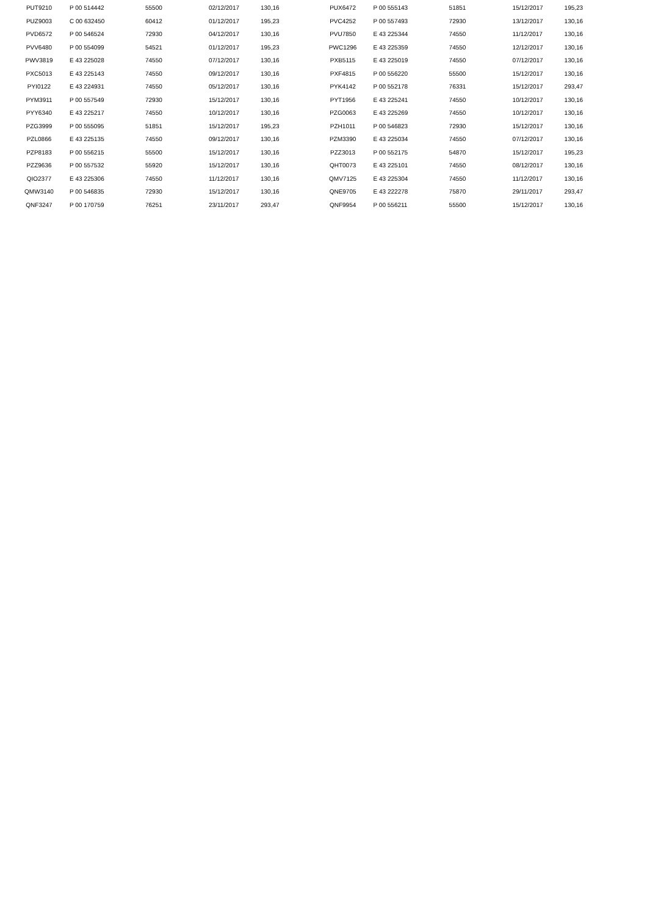| PUT9210 | P 00 514442 | 55500 | 02/12/2017 | 130,16 | | PUX6472 | P 00 555143 | 51851 | 15/12/2017 | 195,23 |
| PUZ9003 | C 00 632450 | 60412 | 01/12/2017 | 195,23 | | PVC4252 | P 00 557493 | 72930 | 13/12/2017 | 130,16 |
| PVD6572 | P 00 546524 | 72930 | 04/12/2017 | 130,16 | | PVU7850 | E 43 225344 | 74550 | 11/12/2017 | 130,16 |
| PVV6480 | P 00 554099 | 54521 | 01/12/2017 | 195,23 | | PWC1296 | E 43 225359 | 74550 | 12/12/2017 | 130,16 |
| PWV3819 | E 43 225028 | 74550 | 07/12/2017 | 130,16 | | PXB5115 | E 43 225019 | 74550 | 07/12/2017 | 130,16 |
| PXC5013 | E 43 225143 | 74550 | 09/12/2017 | 130,16 | | PXF4815 | P 00 556220 | 55500 | 15/12/2017 | 130,16 |
| PYI0122 | E 43 224931 | 74550 | 05/12/2017 | 130,16 | | PYK4142 | P 00 552178 | 76331 | 15/12/2017 | 293,47 |
| PYM3911 | P 00 557549 | 72930 | 15/12/2017 | 130,16 | | PYT1956 | E 43 225241 | 74550 | 10/12/2017 | 130,16 |
| PYY6340 | E 43 225217 | 74550 | 10/12/2017 | 130,16 | | PZG0063 | E 43 225269 | 74550 | 10/12/2017 | 130,16 |
| PZG3999 | P 00 555095 | 51851 | 15/12/2017 | 195,23 | | PZH1011 | P 00 546823 | 72930 | 15/12/2017 | 130,16 |
| PZL0866 | E 43 225135 | 74550 | 09/12/2017 | 130,16 | | PZM3390 | E 43 225034 | 74550 | 07/12/2017 | 130,16 |
| PZP8183 | P 00 556215 | 55500 | 15/12/2017 | 130,16 | | PZZ3013 | P 00 552175 | 54870 | 15/12/2017 | 195,23 |
| PZZ9636 | P 00 557532 | 55920 | 15/12/2017 | 130,16 | | QHT0073 | E 43 225101 | 74550 | 08/12/2017 | 130,16 |
| QIO2377 | E 43 225306 | 74550 | 11/12/2017 | 130,16 | | QMV7125 | E 43 225304 | 74550 | 11/12/2017 | 130,16 |
| QMW3140 | P 00 546835 | 72930 | 15/12/2017 | 130,16 | | QNE9705 | E 43 222278 | 75870 | 29/11/2017 | 293,47 |
| QNF3247 | P 00 170759 | 76251 | 23/11/2017 | 293,47 | | QNF9954 | P 00 556211 | 55500 | 15/12/2017 | 130,16 |